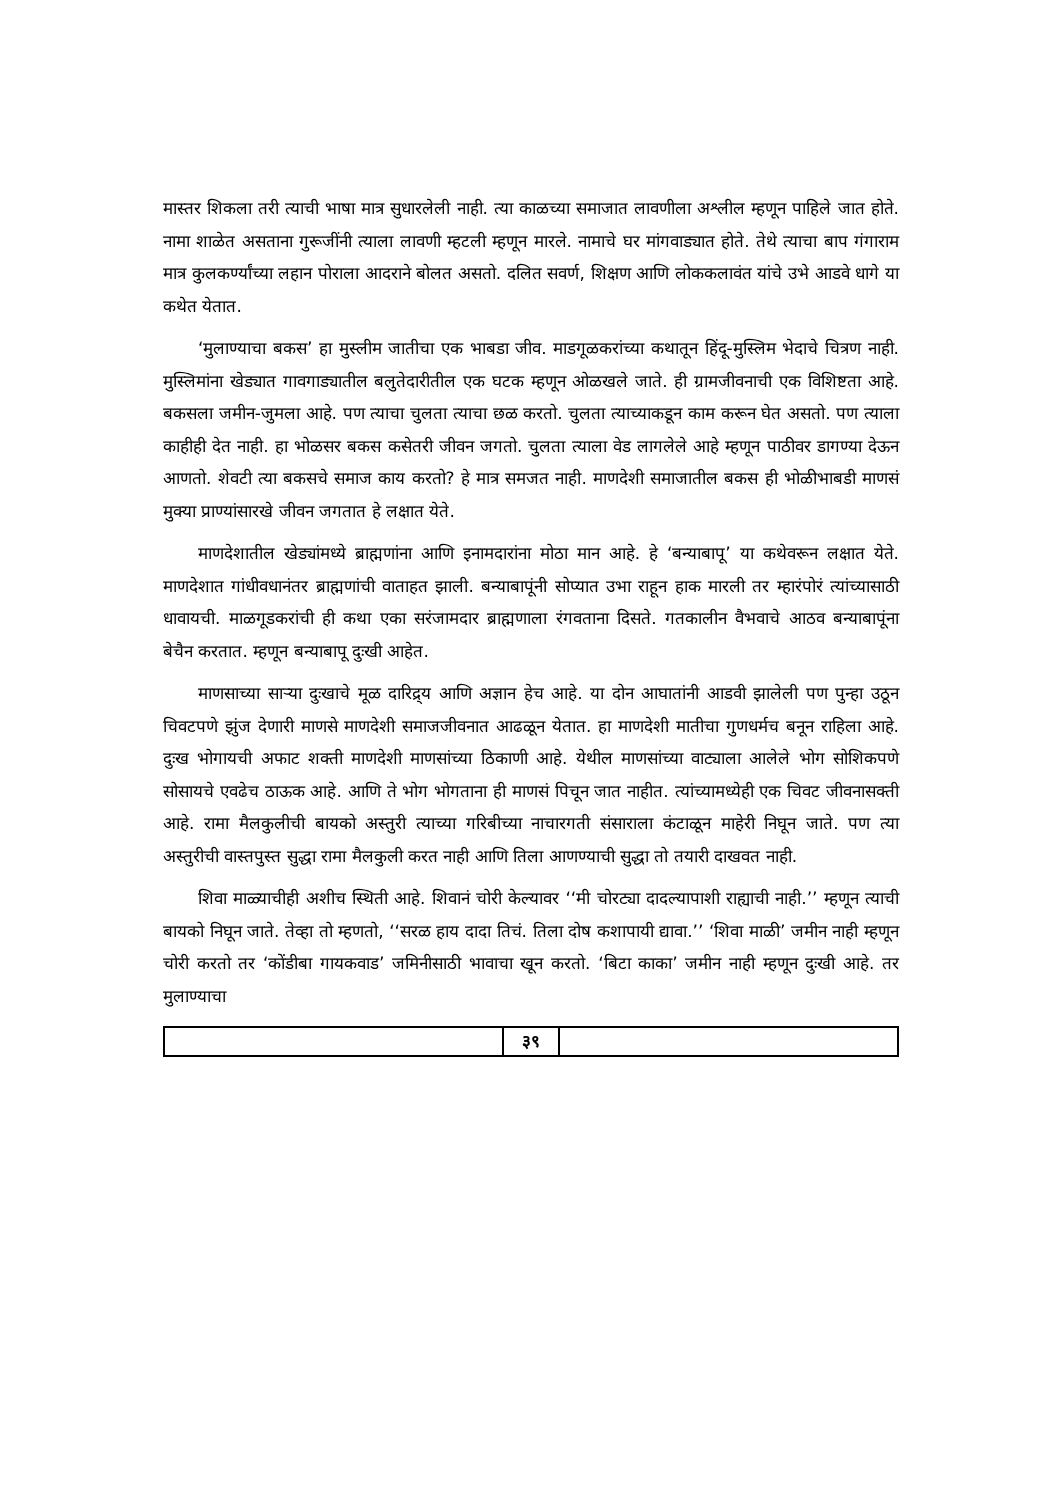मास्तर शिकला तरी त्याची भाषा मात्र सुधारलेली नाही. त्या काळच्या समाजात लावणीला अश्लील म्हणून पाहिले जात होते. नामा शाळेत असताना गुरूजींनी त्याला लावणी म्हटली म्हणून मारले. नामाचे घर मांगवाड्यात होते. तेथे त्याचा बाप गंगाराम मात्र कुलकर्ण्यांच्या लहान पोराला आदराने बोलत असतो. दलित सवर्ण, शिक्षण आणि लोककलावंत यांचे उभे आडवे धागे या कथेत येतात.
‘मुलाण्याचा बकस’ हा मुस्लीम जातीचा एक भाबडा जीव. माडगूळकरांच्या कथातून हिंदू-मुस्लिम भेदाचे चित्रण नाही. मुस्लिमांना खेड्यात गावगाड्यातील बलुतेदारीतील एक घटक म्हणून ओळखले जाते. ही ग्रामजीवनाची एक विशिष्टता आहे. बकसला जमीन-जुमला आहे. पण त्याचा चुलता त्याचा छळ करतो. चुलता त्याच्याकडून काम करून घेत असतो. पण त्याला काहीही देत नाही. हा भोळसर बकस कसेतरी जीवन जगतो. चुलता त्याला वेड लागलेले आहे म्हणून पाठीवर डागण्या देऊन आणतो. शेवटी त्या बकसचे समाज काय करतो? हे मात्र समजत नाही. माणदेशी समाजातील बकस ही भोळीभाबडी माणसं मुक्या प्राण्यांसारखे जीवन जगतात हे लक्षात येते.
माणदेशातील खेड्यांमध्ये ब्राह्मणांना आणि इनामदारांना मोठा मान आहे. हे ‘बन्याबापू’ या कथेवरून लक्षात येते. माणदेशात गांधीवधानंतर ब्राह्मणांची वाताहत झाली. बन्याबापूंनी सोप्यात उभा राहून हाक मारली तर म्हारंपोरं त्यांच्यासाठी धावायची. माळगूडकरांची ही कथा एका सरंजामदार ब्राह्मणाला रंगवताना दिसते. गतकालीन वैभवाचे आठव बन्याबापूंना बेचैन करतात. म्हणून बन्याबापू दुःखी आहेत.
माणसाच्या साऱ्या दुःखाचे मूळ दारिद्र्य आणि अज्ञान हेच आहे. या दोन आघातांनी आडवी झालेली पण पुन्हा उठून चिवटपणे झुंज देणारी माणसे माणदेशी समाजजीवनात आढळून येतात. हा माणदेशी मातीचा गुणधर्मच बनून राहिला आहे. दुःख भोगायची अफाट शक्ती माणदेशी माणसांच्या ठिकाणी आहे. येथील माणसांच्या वाट्याला आलेले भोग सोशिकपणे सोसायचे एवढेच ठाऊक आहे. आणि ते भोग भोगताना ही माणसं पिचून जात नाहीत. त्यांच्यामध्येही एक चिवट जीवनासक्ती आहे. रामा मैलकुलीची बायको अस्तुरी त्याच्या गरिबीच्या नाचारगती संसाराला कंटाळून माहेरी निघून जाते. पण त्या अस्तुरीची वास्तपुस्त सुद्धा रामा मैलकुली करत नाही आणि तिला आणण्याची सुद्धा तो तयारी दाखवत नाही.
शिवा माळ्याचीही अशीच स्थिती आहे. शिवानं चोरी केल्यावर ‘‘मी चोरट्या दादल्यापाशी राह्याची नाही.’’ म्हणून त्याची बायको निघून जाते. तेव्हा तो म्हणतो, ‘‘सरळ हाय दादा तिचं. तिला दोष कशापायी द्यावा.’’ ‘शिवा माळी’ जमीन नाही म्हणून चोरी करतो तर ‘कोंडीबा गायकवाड’ जमिनीसाठी भावाचा खून करतो. ‘बिटा काका’ जमीन नाही म्हणून दुःखी आहे. तर मुलाण्याचा
३९